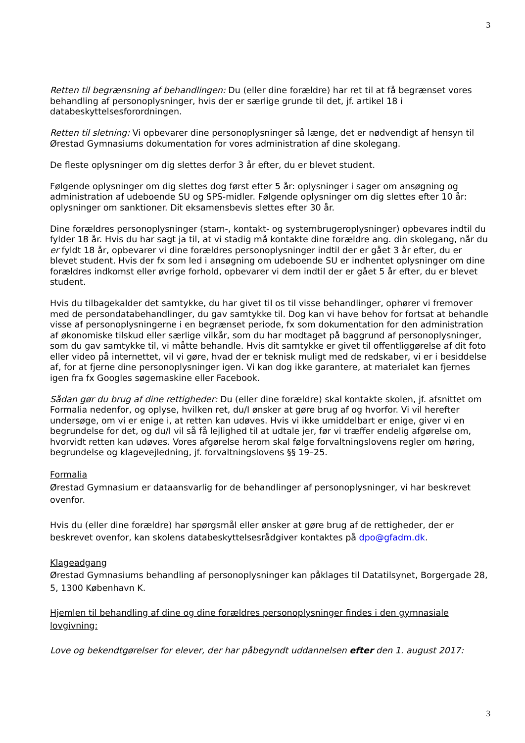3
Retten til begrænsning af behandlingen: Du (eller dine forældre) har ret til at få begrænset vores behandling af personoplysninger, hvis der er særlige grunde til det, jf. artikel 18 i databeskyttelsesforordningen.
Retten til sletning: Vi opbevarer dine personoplysninger så længe, det er nødvendigt af hensyn til Ørestad Gymnasiums dokumentation for vores administration af dine skolegang.
De fleste oplysninger om dig slettes derfor 3 år efter, du er blevet student.
Følgende oplysninger om dig slettes dog først efter 5 år: oplysninger i sager om ansøgning og administration af udeboende SU og SPS-midler. Følgende oplysninger om dig slettes efter 10 år: oplysninger om sanktioner. Dit eksamensbevis slettes efter 30 år.
Dine forældres personoplysninger (stam-, kontakt- og systembrugeroplysninger) opbevares indtil du fylder 18 år. Hvis du har sagt ja til, at vi stadig må kontakte dine forældre ang. din skolegang, når du er fyldt 18 år, opbevarer vi dine forældres personoplysninger indtil der er gået 3 år efter, du er blevet student. Hvis der fx som led i ansøgning om udeboende SU er indhentet oplysninger om dine forældres indkomst eller øvrige forhold, opbevarer vi dem indtil der er gået 5 år efter, du er blevet student.
Hvis du tilbagekalder det samtykke, du har givet til os til visse behandlinger, ophører vi fremover med de persondatabehandlinger, du gav samtykke til. Dog kan vi have behov for fortsat at behandle visse af personoplysningerne i en begrænset periode, fx som dokumentation for den administration af økonomiske tilskud eller særlige vilkår, som du har modtaget på baggrund af personoplysninger, som du gav samtykke til, vi måtte behandle. Hvis dit samtykke er givet til offentliggørelse af dit foto eller video på internettet, vil vi gøre, hvad der er teknisk muligt med de redskaber, vi er i besiddelse af, for at fjerne dine personoplysninger igen. Vi kan dog ikke garantere, at materialet kan fjernes igen fra fx Googles søgemaskine eller Facebook.
Sådan gør du brug af dine rettigheder: Du (eller dine forældre) skal kontakte skolen, jf. afsnittet om Formalia nedenfor, og oplyse, hvilken ret, du/I ønsker at gøre brug af og hvorfor. Vi vil herefter undersøge, om vi er enige i, at retten kan udøves. Hvis vi ikke umiddelbart er enige, giver vi en begrundelse for det, og du/I vil så få lejlighed til at udtale jer, før vi træffer endelig afgørelse om, hvorvidt retten kan udøves. Vores afgørelse herom skal følge forvaltningslovens regler om høring, begrundelse og klagevejledning, jf. forvaltningslovens §§ 19–25.
Formalia
Ørestad Gymnasium er dataansvarlig for de behandlinger af personoplysninger, vi har beskrevet ovenfor.
Hvis du (eller dine forældre) har spørgsmål eller ønsker at gøre brug af de rettigheder, der er beskrevet ovenfor, kan skolens databeskyttelsesrådgiver kontaktes på dpo@gfadm.dk.
Klageadgang
Ørestad Gymnasiums behandling af personoplysninger kan påklages til Datatilsynet, Borgergade 28, 5, 1300 København K.
Hjemlen til behandling af dine og dine forældres personoplysninger findes i den gymnasiale lovgivning:
Love og bekendtgørelser for elever, der har påbegyndt uddannelsen efter den 1. august 2017:
3